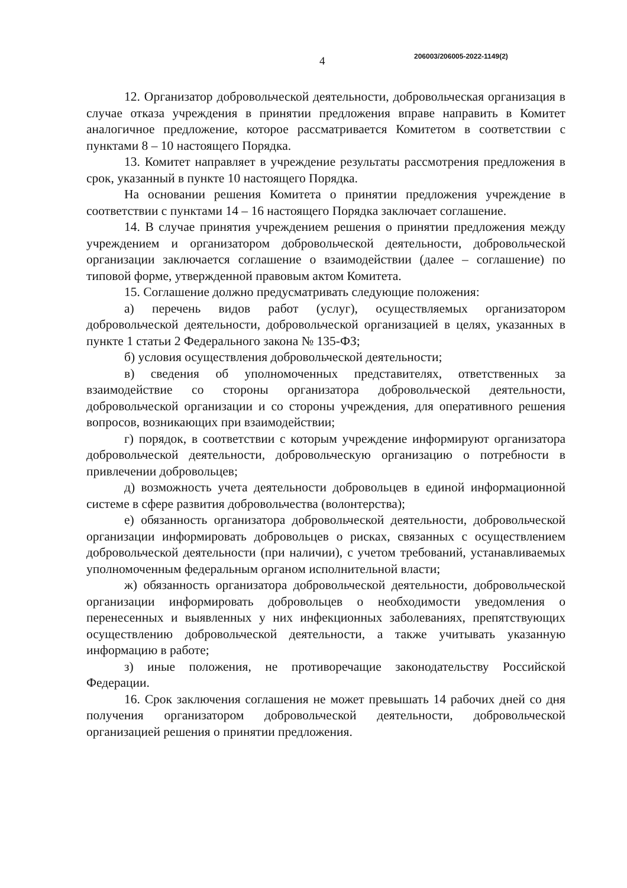4 206003/206005-2022-1149(2)
12. Организатор добровольческой деятельности, добровольческая организация в случае отказа учреждения в принятии предложения вправе направить в Комитет аналогичное предложение, которое рассматривается Комитетом в соответствии с пунктами 8 – 10 настоящего Порядка.
13. Комитет направляет в учреждение результаты рассмотрения предложения в срок, указанный в пункте 10 настоящего Порядка.
На основании решения Комитета о принятии предложения учреждение в соответствии с пунктами 14 – 16 настоящего Порядка заключает соглашение.
14. В случае принятия учреждением решения о принятии предложения между учреждением и организатором добровольческой деятельности, добровольческой организации заключается соглашение о взаимодействии (далее – соглашение) по типовой форме, утвержденной правовым актом Комитета.
15. Соглашение должно предусматривать следующие положения:
а) перечень видов работ (услуг), осуществляемых организатором добровольческой деятельности, добровольческой организацией в целях, указанных в пункте 1 статьи 2 Федерального закона № 135-ФЗ;
б) условия осуществления добровольческой деятельности;
в) сведения об уполномоченных представителях, ответственных за взаимодействие со стороны организатора добровольческой деятельности, добровольческой организации и со стороны учреждения, для оперативного решения вопросов, возникающих при взаимодействии;
г) порядок, в соответствии с которым учреждение информируют организатора добровольческой деятельности, добровольческую организацию о потребности в привлечении добровольцев;
д) возможность учета деятельности добровольцев в единой информационной системе в сфере развития добровольчества (волонтерства);
е) обязанность организатора добровольческой деятельности, добровольческой организации информировать добровольцев о рисках, связанных с осуществлением добровольческой деятельности (при наличии), с учетом требований, устанавливаемых уполномоченным федеральным органом исполнительной власти;
ж) обязанность организатора добровольческой деятельности, добровольческой организации информировать добровольцев о необходимости уведомления о перенесенных и выявленных у них инфекционных заболеваниях, препятствующих осуществлению добровольческой деятельности, а также учитывать указанную информацию в работе;
з) иные положения, не противоречащие законодательству Российской Федерации.
16. Срок заключения соглашения не может превышать 14 рабочих дней со дня получения организатором добровольческой деятельности, добровольческой организацией решения о принятии предложения.